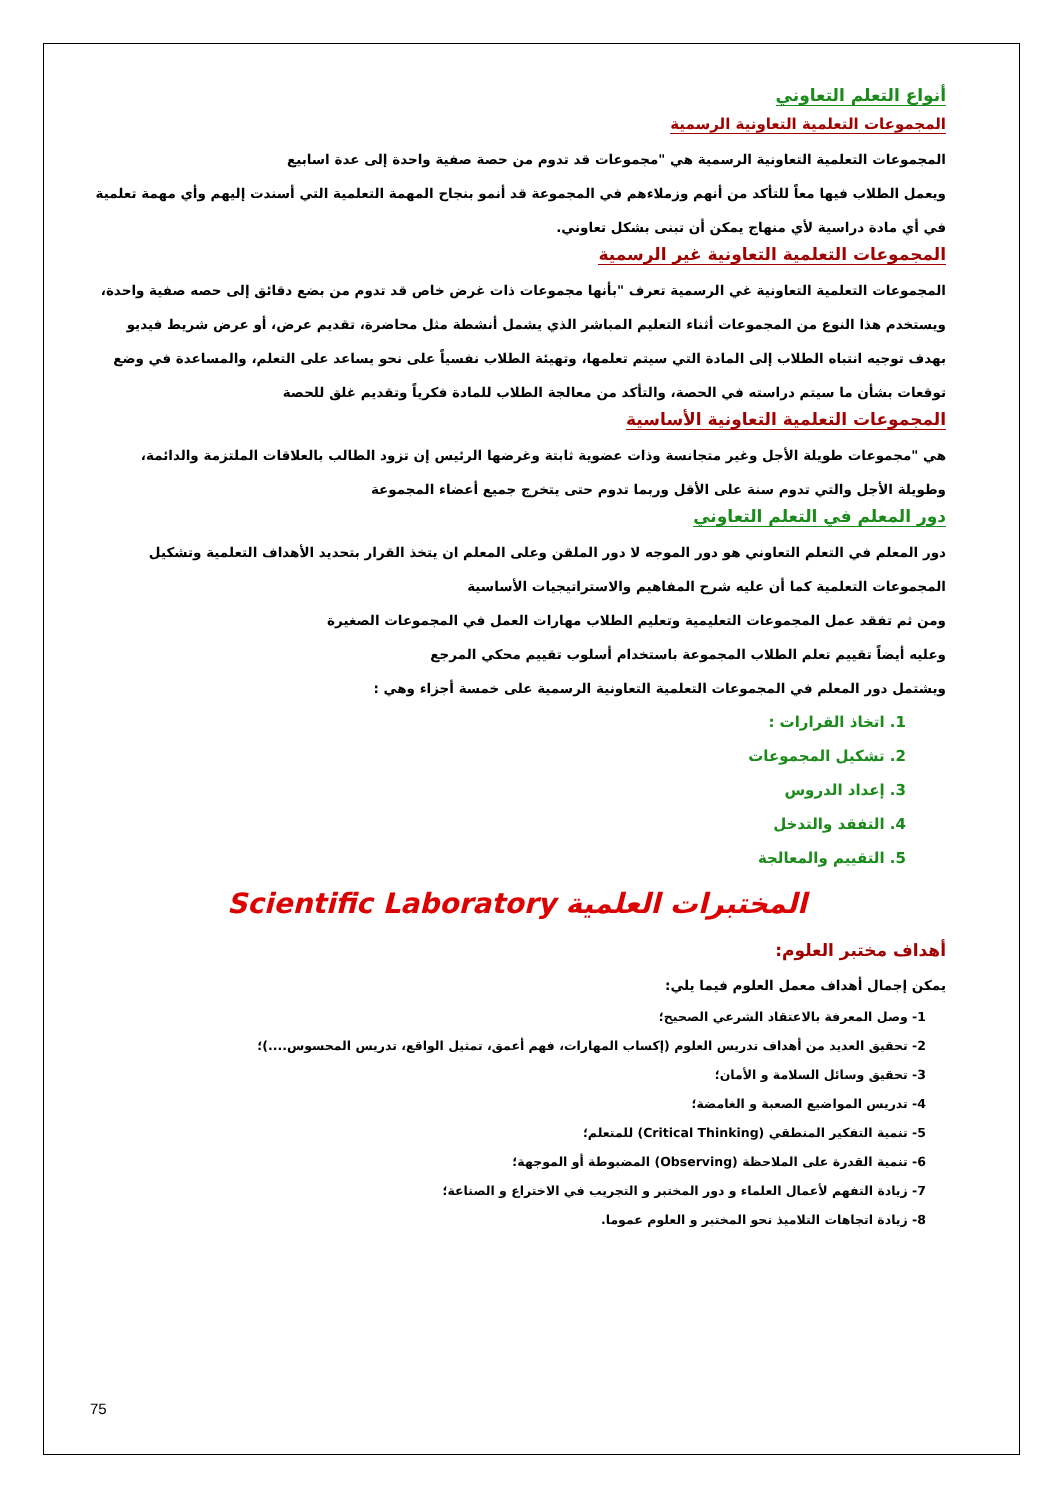أنواع التعلم التعاوني
المجموعات التعلمية التعاونية الرسمية
المجموعات التعلمية التعاونية الرسمية هي "مجموعات قد تدوم من حصة صفية واحدة إلى عدة اسابيع
ويعمل الطلاب فيها معاً للتأكد من أنهم وزملاءهم في المجموعة قد أنمو بنجاح المهمة التعلمية التي أسندت إليهم وأي مهمة تعلمية في أي مادة دراسية لأي منهاج يمكن أن تبنى بشكل تعاوني.
المجموعات التعلمية التعاونية غير الرسمية
المجموعات التعلمية التعاونية غي الرسمية تعرف "بأنها مجموعات ذات غرض خاص قد تدوم من بضع دقائق إلى حصه صفية واحدة، ويستخدم هذا النوع من المجموعات أثناء التعليم المباشر الذي يشمل أنشطة مثل محاضرة، تقديم عرض، أو عرض شريط فيديو بهدف توجيه انتباه الطلاب إلى المادة التي سيتم تعلمها، وتهيئة الطلاب نفسياً على نحو يساعد على التعلم، والمساعدة في وضع توقعات بشأن ما سيتم دراسته في الحصة، والتأكد من معالجة الطلاب للمادة فكرياً وتقديم غلق للحصة
المجموعات التعلمية التعاونية الأساسية
هي "مجموعات طويلة الأجل وغير متجانسة وذات عضوية ثابتة وغرضها الرئيس إن تزود الطالب بالعلاقات الملتزمة والدائمة، وطويلة الأجل والتي تدوم سنة على الأقل وربما تدوم حتى يتخرج جميع أعضاء المجموعة
دور المعلم في التعلم التعاوني
دور المعلم في التعلم التعاوني هو دور الموجه لا دور الملقن وعلى المعلم ان يتخذ القرار بتحديد الأهداف التعلمية وتشكيل المجموعات التعلمية كما أن عليه شرح المفاهيم والاستراتيجيات الأساسية
ومن ثم تفقد عمل المجموعات التعليمية وتعليم الطلاب مهارات العمل في المجموعات الصغيرة
وعليه أيضاً تقييم تعلم الطلاب المجموعة باستخدام أسلوب تقييم محكي المرجع
ويشتمل دور المعلم في المجموعات التعلمية التعاونية الرسمية على خمسة أجزاء وهي :
1. اتخاذ القرارات :
2. تشكيل المجموعات
3. إعداد الدروس
4. التفقد والتدخل
5. التقييم والمعالجة
المختبرات العلمية Scientific Laboratory
أهداف مختبر العلوم:
يمكن إجمال أهداف معمل العلوم فيما يلي:
1- وصل المعرفة بالاعتقاد الشرعي الصحيح؛
2- تحقيق العديد من أهداف تدريس العلوم (إكساب المهارات، فهم أعمق، تمثيل الواقع، تدريس المحسوس....)؛
3- تحقيق وسائل السلامة و الأمان؛
4- تدريس المواضيع الصعبة و الغامضة؛
5- تنمية التفكير المنطقي (Critical Thinking) للمتعلم؛
6- تنمية القدرة على الملاحظة (Observing) المضبوطة أو الموجهة؛
7- زيادة التفهم لأعمال العلماء و دور المختبر و التجريب في الاختراع و الصناعة؛
8- زيادة اتجاهات التلاميذ نحو المختبر و العلوم عموما.
75